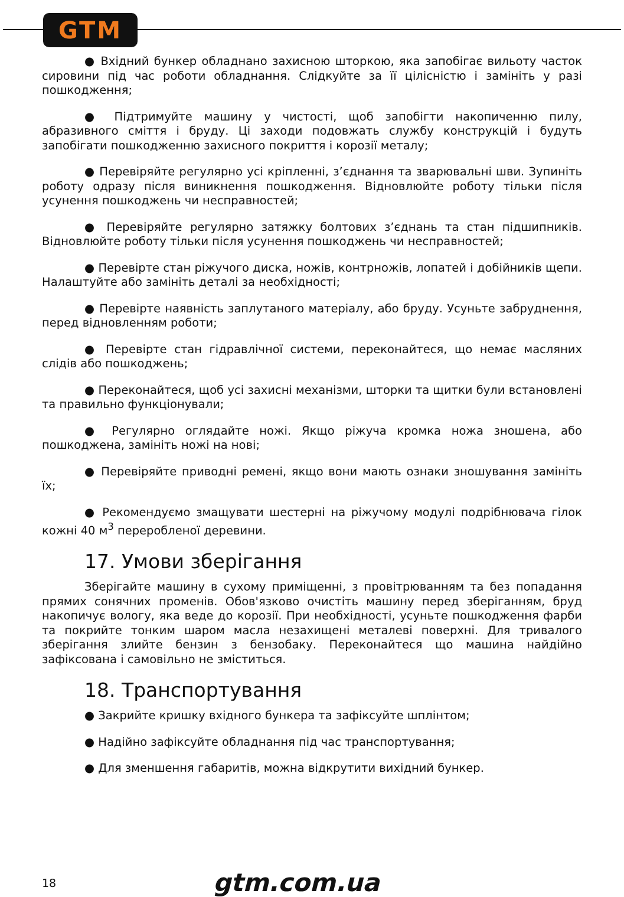GTM
● Вхідний бункер обладнано захисною шторкою, яка запобігає вильоту часток сировини під час роботи обладнання. Слідкуйте за її цілісністю і замініть у разі пошкодження;
● Підтримуйте машину у чистості, щоб запобігти накопиченню пилу, абразивного сміття і бруду. Ці заходи подовжать службу конструкцій і будуть запобігати пошкодженню захисного покриття і корозії металу;
● Перевіряйте регулярно усі кріпленні, з’єднання та зварювальні шви. Зупиніть роботу одразу після виникнення пошкодження. Відновлюйте роботу тільки після усунення пошкоджень чи несправностей;
● Перевіряйте регулярно затяжку болтових з’єднань та стан підшипників. Відновлюйте роботу тільки після усунення пошкоджень чи несправностей;
● Перевірте стан ріжучого диска, ножів, контрножів, лопатей і добійників щепи. Налаштуйте або замініть деталі за необхідності;
● Перевірте наявність заплутаного матеріалу, або бруду. Усуньте забруднення, перед відновленням роботи;
● Перевірте стан гідравлічної системи, переконайтеся, що немає масляних слідів або пошкоджень;
● Переконайтеся, щоб усі захисні механізми, шторки та щитки були встановлені та правильно функціонували;
● Регулярно оглядайте ножі. Якщо ріжуча кромка ножа зношена, або пошкоджена, замініть ножі на нові;
● Перевіряйте приводні ремені, якщо вони мають ознаки зношування замініть їх;
● Рекомендуємо змащувати шестерні на ріжучому модулі подрібнювача гілок кожні 40 м<sup>3</sup> переробленої деревини.
17. Умови зберігання
Зберігайте машину в сухому приміщенні, з провітрюванням та без попадання прямих сонячних променів. Обов'язково очистіть машину перед зберіганням, бруд накопичує вологу, яка веде до корозії. При необхідності, усуньте пошкодження фарби та покрийте тонким шаром масла незахищені металеві поверхні. Для тривалого зберігання злийте бензин з бензобаку. Переконайтеся що машина найдійно зафіксована і самовільно не зміститься.
18. Транспортування
● Закрийте кришку вхідного бункера та зафіксуйте шплінтом;
● Надійно зафіксуйте обладнання під час транспортування;
● Для зменшення габаритів, можна відкрутити вихідний бункер.
18 gtm.com.ua